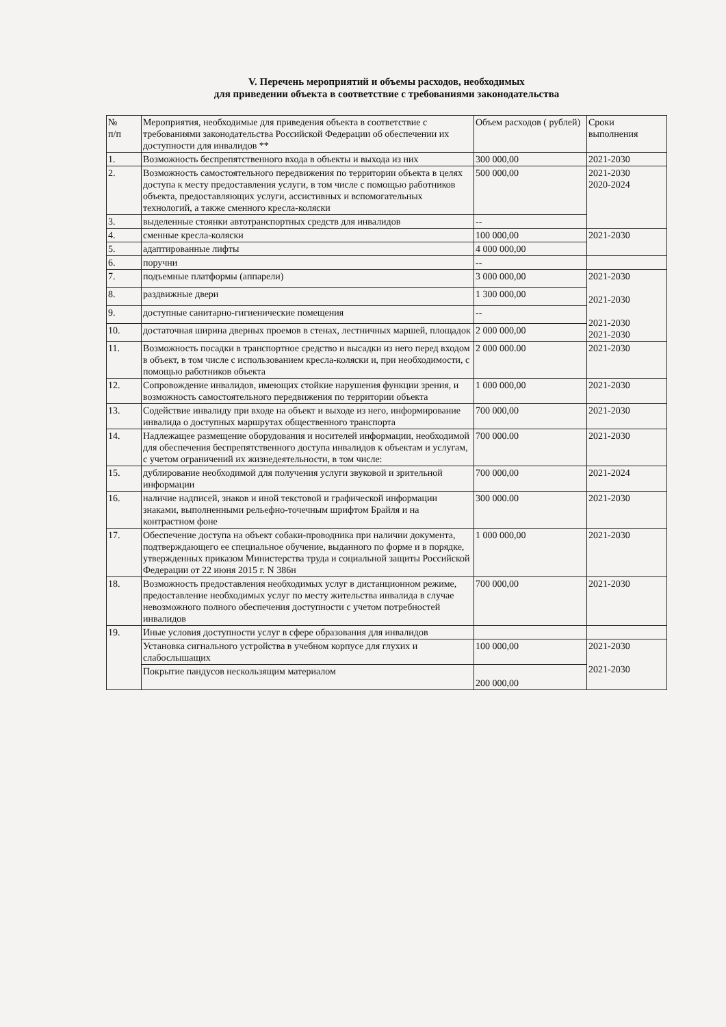V. Перечень мероприятий и объемы расходов, необходимых
для приведении объекта в соответствие с требованиями законодательства
| № п/п | Мероприятия, необходимые для приведения объекта в соответствие с требованиями законодательства Российской Федерации об обеспечении их доступности для инвалидов ** | Объем расходов ( рублей) | Сроки выполнения |
| --- | --- | --- | --- |
| 1. | Возможность беспрепятственного входа в объекты и выхода из них | 300 000,00 | 2021-2030 |
| 2. | Возможность самостоятельного передвижения по территории объекта в целях доступа к месту предоставления услуги, в том числе с помощью работников объекта, предоставляющих услуги, ассистивных и вспомогательных технологий, а также сменного кресла-коляски | 500 000,00 | 2021-2030 2020-2024 |
| 3. | выделенные стоянки автотранспортных средств для инвалидов | -- | |
| 4. | сменные кресла-коляски | 100 000,00 | 2021-2030 |
| 5. | адаптированные лифты | 4 000 000,00 | |
| 6. | поручни | -- | |
| 7. | подъемные платформы (аппарели) | 3 000 000,00 | 2021-2030 2021-2030 2021-2030 2021-2030 |
| 8. | раздвижные двери | 1 300 000,00 | |
| 9. | доступные санитарно-гигиенические помещения | -- | |
| 10. | достаточная ширина дверных проемов в стенах, лестничных маршей, площадок | 2 000 000,00 | |
| 11. | Возможность посадки в транспортное средство и высадки из него перед входом в объект, в том числе с использованием кресла-коляски и, при необходимости, с помощью работников объекта | 2 000 000.00 | 2021-2030 |
| 12. | Сопровождение инвалидов, имеющих стойкие нарушения функции зрения, и возможность самостоятельного передвижения по территории объекта | 1 000 000,00 | 2021-2030 |
| 13. | Содействие инвалиду при входе на объект и выходе из него, информирование инвалида о доступных маршрутах общественного транспорта | 700 000,00 | 2021-2030 |
| 14. | Надлежащее размещение оборудования и носителей информации, необходимой для обеспечения беспрепятственного доступа инвалидов к объектам и услугам, с учетом ограничений их жизнедеятельности, в том числе: | 700 000.00 | 2021-2030 |
| 15. | дублирование необходимой для получения услуги звуковой и зрительной информации | 700 000,00 | 2021-2024 |
| 16. | наличие надписей, знаков и иной текстовой и графической информации знаками, выполненными рельефно-точечным шрифтом Брайля и на контрастном фоне | 300 000.00 | 2021-2030 |
| 17. | Обеспечение доступа на объект собаки-проводника при наличии документа, подтверждающего ее специальное обучение, выданного по форме и в порядке, утвержденных приказом Министерства труда и социальной защиты Российской Федерации от 22 июня 2015 г. N 386н | 1 000 000,00 | 2021-2030 |
| 18. | Возможность предоставления необходимых услуг в дистанционном режиме, предоставление необходимых услуг по месту жительства инвалида в случае невозможного полного обеспечения доступности с учетом потребностей инвалидов | 700 000,00 | 2021-2030 |
| 19. | Иные условия доступности услуг в сфере образования для инвалидов | | |
| | Установка сигнального устройства в учебном корпусе для глухих и слабослышащих | 100 000,00 | 2021-2030 2021-2030 |
| | Покрытие пандусов нескользящим материалом | 200 000,00 | |